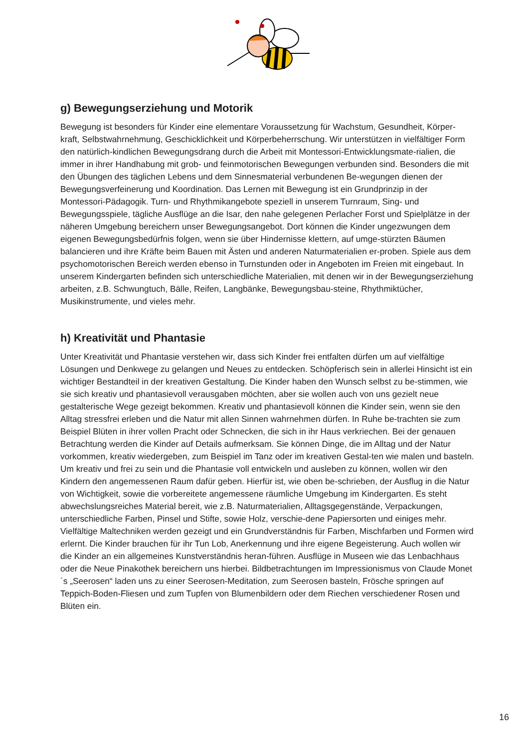g) Bewegungserziehung und Motorik
Bewegung ist besonders für Kinder eine elementare Voraussetzung für Wachstum, Gesundheit, Körper-kraft, Selbstwahrnehmung, Geschicklichkeit und Körperbeherrschung. Wir unterstützen in vielfältiger Form den natürlich-kindlichen Bewegungsdrang durch die Arbeit mit Montessori-Entwicklungsmate-rialien, die immer in ihrer Handhabung mit grob- und feinmotorischen Bewegungen verbunden sind. Besonders die mit den Übungen des täglichen Lebens und dem Sinnesmaterial verbundenen Be-wegungen dienen der Bewegungsverfeinerung und Koordination. Das Lernen mit Bewegung ist ein Grundprinzip in der Montessori-Pädagogik. Turn- und Rhythmikangebote speziell in unserem Turnraum, Sing- und Bewegungsspiele, tägliche Ausflüge an die Isar, den nahe gelegenen Perlacher Forst und Spielplätze in der näheren Umgebung bereichern unser Bewegungsangebot. Dort können die Kinder ungezwungen dem eigenen Bewegungsbedürfnis folgen, wenn sie über Hindernisse klettern, auf umge-stürzten Bäumen balancieren und ihre Kräfte beim Bauen mit Ästen und anderen Naturmaterialien er-proben. Spiele aus dem psychomotorischen Bereich werden ebenso in Turnstunden oder in Angeboten im Freien mit eingebaut. In unserem Kindergarten befinden sich unterschiedliche Materialien, mit denen wir in der Bewegungserziehung arbeiten, z.B. Schwungtuch, Bälle, Reifen, Langbänke, Bewegungsbau-steine, Rhythmiktücher, Musikinstrumente, und vieles mehr.
h) Kreativität und Phantasie
Unter Kreativität und Phantasie verstehen wir, dass sich Kinder frei entfalten dürfen um auf vielfältige Lösungen und Denkwege zu gelangen und Neues zu entdecken. Schöpferisch sein in allerlei Hinsicht ist ein wichtiger Bestandteil in der kreativen Gestaltung. Die Kinder haben den Wunsch selbst zu be-stimmen, wie sie sich kreativ und phantasievoll verausgaben möchten, aber sie wollen auch von uns gezielt neue gestalterische Wege gezeigt bekommen. Kreativ und phantasievoll können die Kinder sein, wenn sie den Alltag stressfrei erleben und die Natur mit allen Sinnen wahrnehmen dürfen. In Ruhe be-trachten sie zum Beispiel Blüten in ihrer vollen Pracht oder Schnecken, die sich in ihr Haus verkriechen. Bei der genauen Betrachtung werden die Kinder auf Details aufmerksam. Sie können Dinge, die im Alltag und der Natur vorkommen, kreativ wiedergeben, zum Beispiel im Tanz oder im kreativen Gestal-ten wie malen und basteln. Um kreativ und frei zu sein und die Phantasie voll entwickeln und ausleben zu können, wollen wir den Kindern den angemessenen Raum dafür geben. Hierfür ist, wie oben be-schrieben, der Ausflug in die Natur von Wichtigkeit, sowie die vorbereitete angemessene räumliche Umgebung im Kindergarten. Es steht abwechslungsreiches Material bereit, wie z.B. Naturmaterialien, Alltagsgegenstände, Verpackungen, unterschiedliche Farben, Pinsel und Stifte, sowie Holz, verschie-dene Papiersorten und einiges mehr. Vielfältige Maltechniken werden gezeigt und ein Grundverständnis für Farben, Mischfarben und Formen wird erlernt. Die Kinder brauchen für ihr Tun Lob, Anerkennung und ihre eigene Begeisterung. Auch wollen wir die Kinder an ein allgemeines Kunstverständnis heran-führen. Ausflüge in Museen wie das Lenbachhaus oder die Neue Pinakothek bereichern uns hierbei. Bildbetrachtungen im Impressionismus von Claude Monet´s „Seerosen“ laden uns zu einer Seerosen-Meditation, zum Seerosen basteln, Frösche springen auf Teppich-Boden-Fliesen und zum Tupfen von Blumenbildern oder dem Riechen verschiedener Rosen und Blüten ein.
16